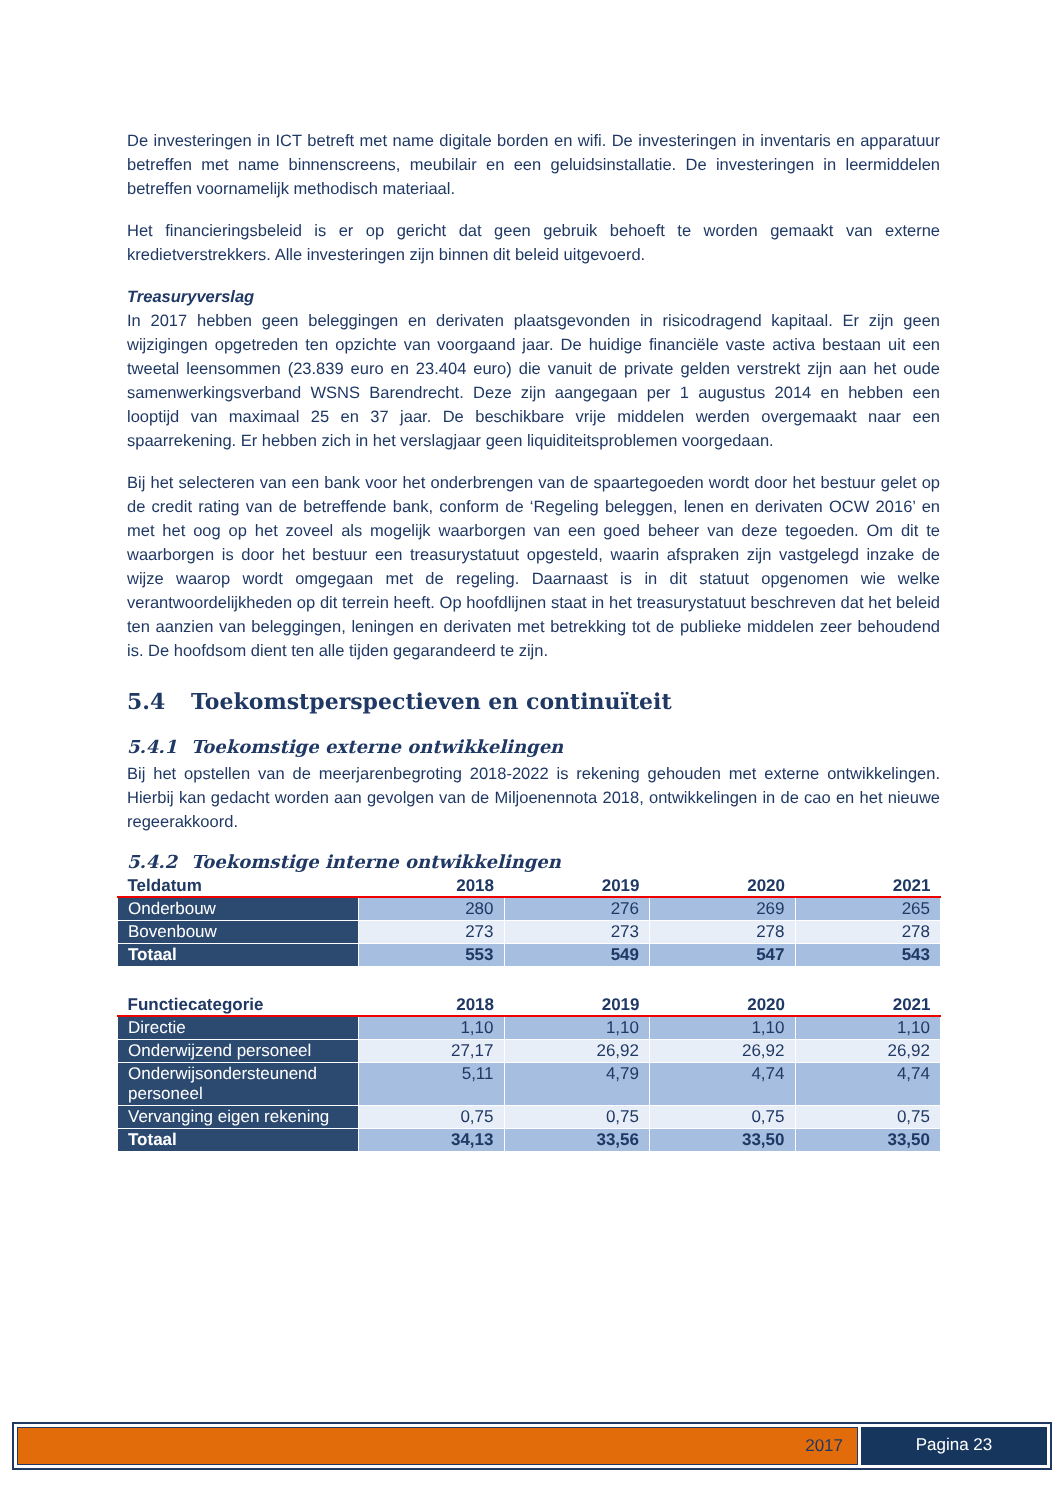De investeringen in ICT betreft met name digitale borden en wifi. De investeringen in inventaris en apparatuur betreffen met name binnenscreens, meubilair en een geluidsinstallatie. De investeringen in leermiddelen betreffen voornamelijk methodisch materiaal.
Het financieringsbeleid is er op gericht dat geen gebruik behoeft te worden gemaakt van externe kredietverstrekkers. Alle investeringen zijn binnen dit beleid uitgevoerd.
Treasuryverslag
In 2017 hebben geen beleggingen en derivaten plaatsgevonden in risicodragend kapitaal. Er zijn geen wijzigingen opgetreden ten opzichte van voorgaand jaar. De huidige financiële vaste activa bestaan uit een tweetal leensommen (23.839 euro en 23.404 euro) die vanuit de private gelden verstrekt zijn aan het oude samenwerkingsverband WSNS Barendrecht. Deze zijn aangegaan per 1 augustus 2014 en hebben een looptijd van maximaal 25 en 37 jaar. De beschikbare vrije middelen werden overgemaakt naar een spaarrekening. Er hebben zich in het verslagjaar geen liquiditeitsproblemen voorgedaan.
Bij het selecteren van een bank voor het onderbrengen van de spaartegoeden wordt door het bestuur gelet op de credit rating van de betreffende bank, conform de ‘Regeling beleggen, lenen en derivaten OCW 2016’ en met het oog op het zoveel als mogelijk waarborgen van een goed beheer van deze tegoeden. Om dit te waarborgen is door het bestuur een treasurystatuut opgesteld, waarin afspraken zijn vastgelegd inzake de wijze waarop wordt omgegaan met de regeling. Daarnaast is in dit statuut opgenomen wie welke verantwoordelijkheden op dit terrein heeft. Op hoofdlijnen staat in het treasurystatuut beschreven dat het beleid ten aanzien van beleggingen, leningen en derivaten met betrekking tot de publieke middelen zeer behoudend is. De hoofdsom dient ten alle tijden gegarandeerd te zijn.
5.4 Toekomstperspectieven en continuïteit
5.4.1 Toekomstige externe ontwikkelingen
Bij het opstellen van de meerjarenbegroting 2018-2022 is rekening gehouden met externe ontwikkelingen. Hierbij kan gedacht worden aan gevolgen van de Miljoenennota 2018, ontwikkelingen in de cao en het nieuwe regeerakkoord.
5.4.2 Toekomstige interne ontwikkelingen
| Teldatum | 2018 | 2019 | 2020 | 2021 |
| --- | --- | --- | --- | --- |
| Onderbouw | 280 | 276 | 269 | 265 |
| Bovenbouw | 273 | 273 | 278 | 278 |
| Totaal | 553 | 549 | 547 | 543 |
| Functiecategorie | 2018 | 2019 | 2020 | 2021 |
| --- | --- | --- | --- | --- |
| Directie | 1,10 | 1,10 | 1,10 | 1,10 |
| Onderwijzend personeel | 27,17 | 26,92 | 26,92 | 26,92 |
| Onderwijsondersteunend personeel | 5,11 | 4,79 | 4,74 | 4,74 |
| Vervanging eigen rekening | 0,75 | 0,75 | 0,75 | 0,75 |
| Totaal | 34,13 | 33,56 | 33,50 | 33,50 |
2017 Pagina 23